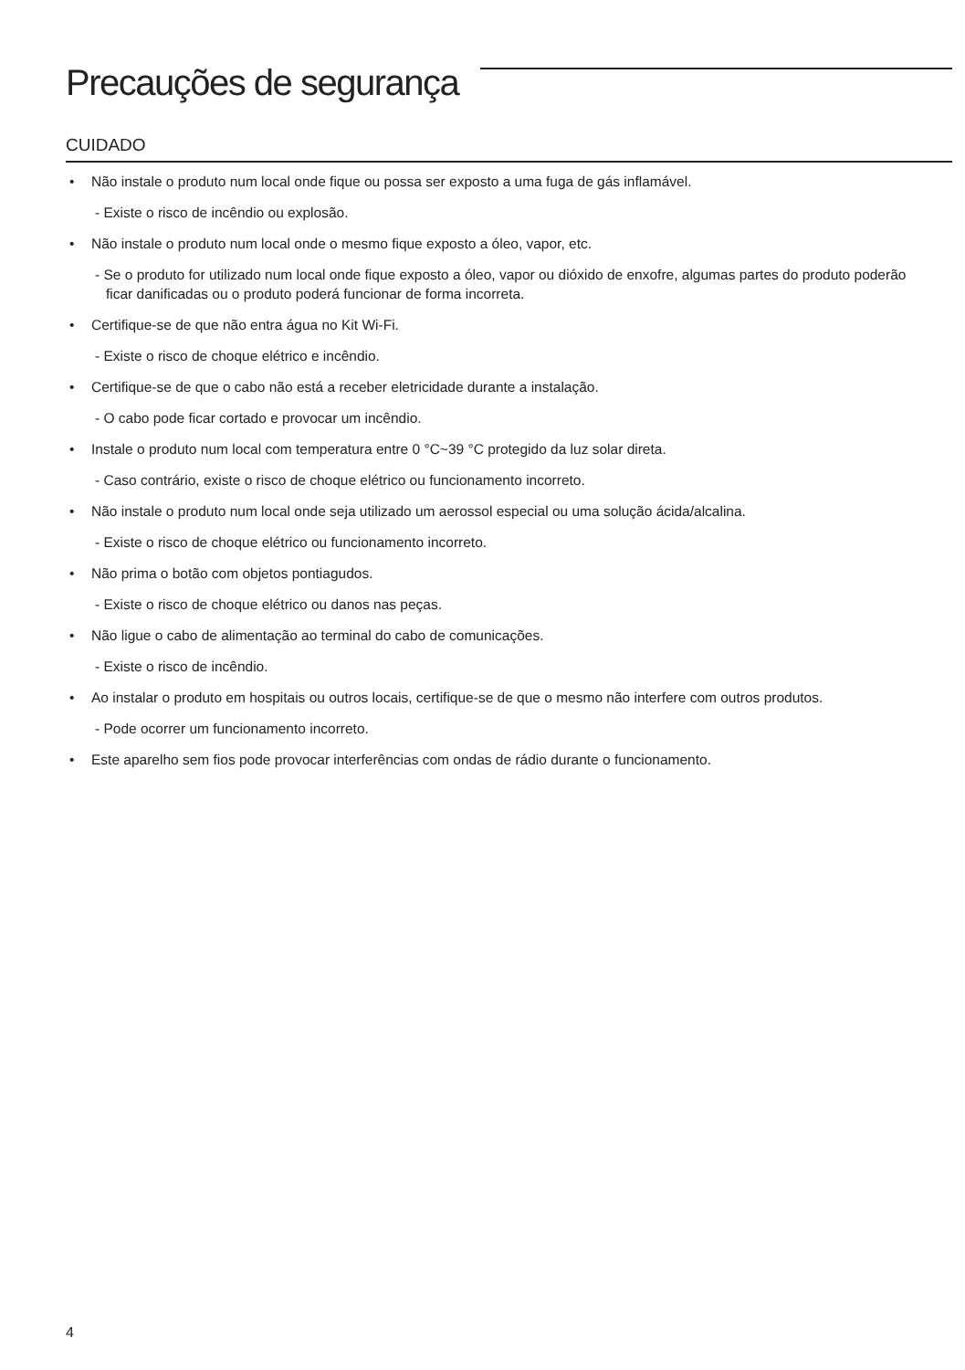Precauções de segurança
CUIDADO
• Não instale o produto num local onde fique ou possa ser exposto a uma fuga de gás inflamável.
- Existe o risco de incêndio ou explosão.
• Não instale o produto num local onde o mesmo fique exposto a óleo, vapor, etc.
- Se o produto for utilizado num local onde fique exposto a óleo, vapor ou dióxido de enxofre, algumas partes do produto poderão ficar danificadas ou o produto poderá funcionar de forma incorreta.
• Certifique-se de que não entra água no Kit Wi-Fi.
- Existe o risco de choque elétrico e incêndio.
• Certifique-se de que o cabo não está a receber eletricidade durante a instalação.
- O cabo pode ficar cortado e provocar um incêndio.
• Instale o produto num local com temperatura entre 0 °C~39 °C protegido da luz solar direta.
- Caso contrário, existe o risco de choque elétrico ou funcionamento incorreto.
• Não instale o produto num local onde seja utilizado um aerossol especial ou uma solução ácida/alcalina.
- Existe o risco de choque elétrico ou funcionamento incorreto.
• Não prima o botão com objetos pontiagudos.
- Existe o risco de choque elétrico ou danos nas peças.
• Não ligue o cabo de alimentação ao terminal do cabo de comunicações.
- Existe o risco de incêndio.
• Ao instalar o produto em hospitais ou outros locais, certifique-se de que o mesmo não interfere com outros produtos.
- Pode ocorrer um funcionamento incorreto.
• Este aparelho sem fios pode provocar interferências com ondas de rádio durante o funcionamento.
4